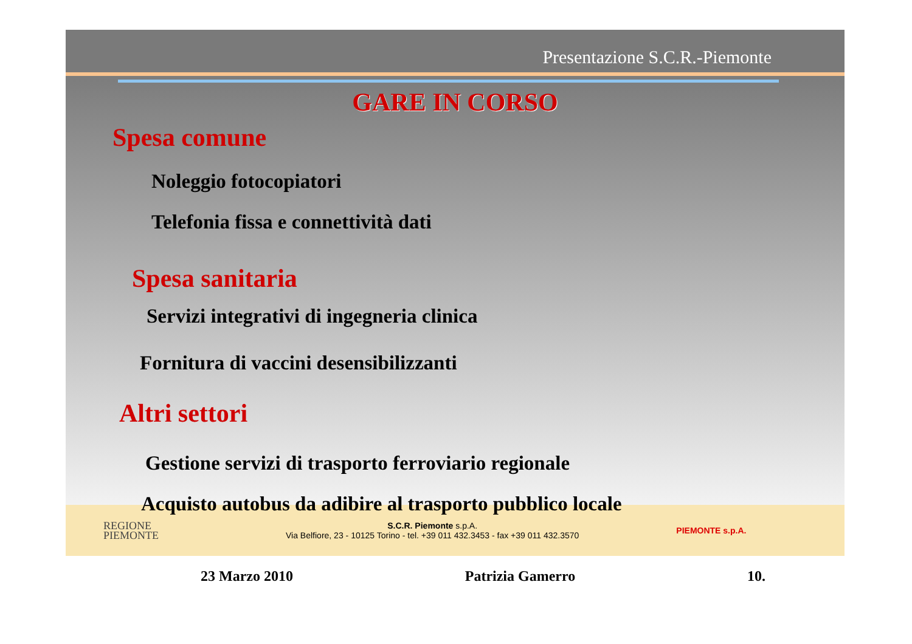Presentazione S.C.R.-Piemonte
GARE IN CORSO
Spesa comune
Noleggio fotocopiatori
Telefonia fissa e connettività dati
Spesa sanitaria
Servizi integrativi di ingegneria clinica
Fornitura di vaccini desensibilizzanti
Altri settori
Gestione servizi di trasporto ferroviario regionale
Acquisto autobus da adibire al trasporto pubblico locale
REGIONE
PIEMONTE
S.C.R. Piemonte s.p.A.
Via Belfiore, 23 - 10125 Torino - tel. +39 011 432.3453 - fax +39 011 432.3570
PIEMONTE s.p.A.
23 Marzo 2010 Patrizia Gamerro 10.